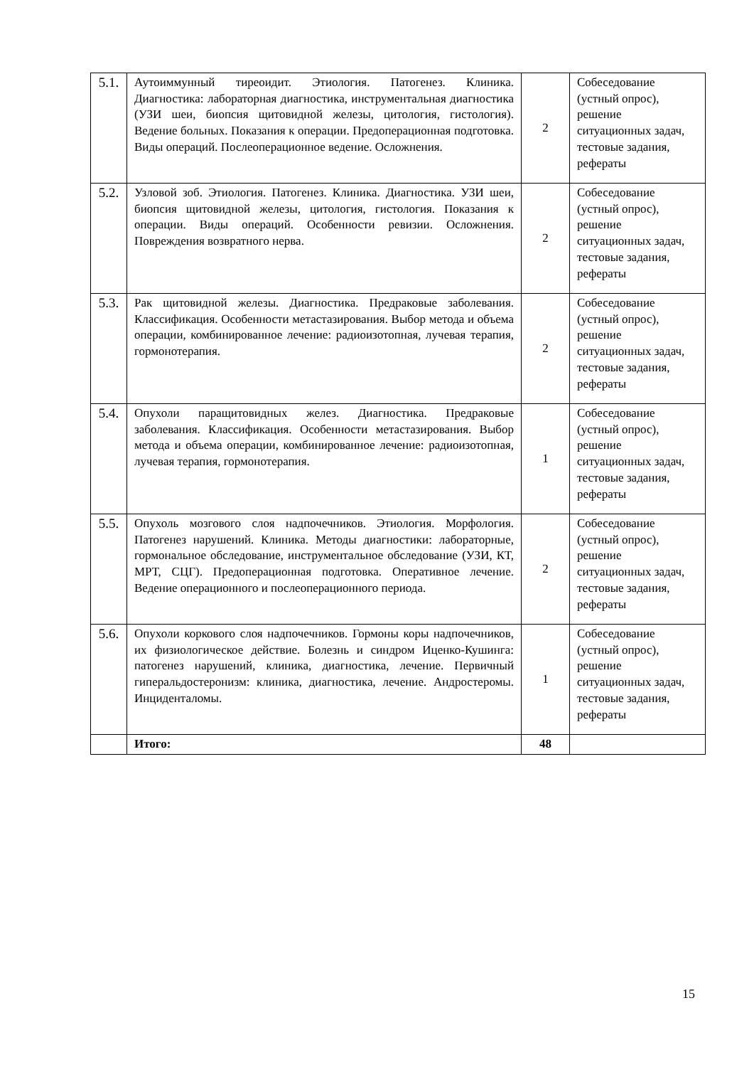| 5.1. | Аутоиммунный тиреоидит. Этиология. Патогенез. Клиника. Диагностика: лабораторная диагностика, инструментальная диагностика (УЗИ шеи, биопсия щитовидной железы, цитология, гистология). Ведение больных. Показания к операции. Предоперационная подготовка. Виды операций. Послеоперационное ведение. Осложнения. | 2 | Собеседование (устный опрос), решение ситуационных задач, тестовые задания, рефераты |
| 5.2. | Узловой зоб. Этиология. Патогенез. Клиника. Диагностика. УЗИ шеи, биопсия щитовидной железы, цитология, гистология. Показания к операции. Виды операций. Особенности ревизии. Осложнения. Повреждения возвратного нерва. | 2 | Собеседование (устный опрос), решение ситуационных задач, тестовые задания, рефераты |
| 5.3. | Рак щитовидной железы. Диагностика. Предраковые заболевания. Классификация. Особенности метастазирования. Выбор метода и объема операции, комбинированное лечение: радиоизотопная, лучевая терапия, гормонотерапия. | 2 | Собеседование (устный опрос), решение ситуационных задач, тестовые задания, рефераты |
| 5.4. | Опухоли паращитовидных желез. Диагностика. Предраковые заболевания. Классификация. Особенности метастазирования. Выбор метода и объема операции, комбинированное лечение: радиоизотопная, лучевая терапия, гормонотерапия. | 1 | Собеседование (устный опрос), решение ситуационных задач, тестовые задания, рефераты |
| 5.5. | Опухоль мозгового слоя надпочечников. Этиология. Морфология. Патогенез нарушений. Клиника. Методы диагностики: лабораторные, гормональное обследование, инструментальное обследование (УЗИ, КТ, МРТ, СЦГ). Предоперационная подготовка. Оперативное лечение. Ведение операционного и послеоперационного периода. | 2 | Собеседование (устный опрос), решение ситуационных задач, тестовые задания, рефераты |
| 5.6. | Опухоли коркового слоя надпочечников. Гормоны коры надпочечников, их физиологическое действие. Болезнь и синдром Иценко-Кушинга: патогенез нарушений, клиника, диагностика, лечение. Первичный гиперальдостеронизм: клиника, диагностика, лечение. Андростеромы. Инциденталомы. | 1 | Собеседование (устный опрос), решение ситуационных задач, тестовые задания, рефераты |
| | Итого: | 48 | |
15